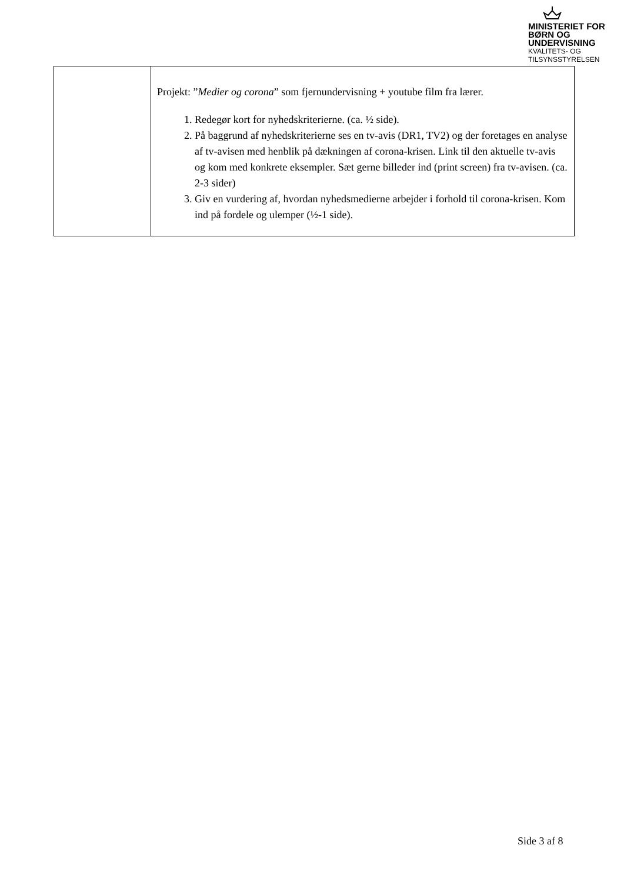MINISTERIET FOR
BØRN OG
UNDERVISNING
KVALITETS- OG
TILSYNSSTYRELSEN
| | Projekt: ” Medier og corona ” som fjernundervisning + youtube film fra lærer. 1. Redegør kort for nyhedskriterierne. (ca. ½ side). 2. På baggrund af nyhedskriterierne ses en tv-avis (DR1, TV2) og der foretages en analyse af tv-avisen med henblik på dækningen af corona-krisen. Link til den aktuelle tv-avis og kom med konkrete eksempler. Sæt gerne billeder ind (print screen) fra tv-avisen. (ca. 2-3 sider) 3. Giv en vurdering af, hvordan nyhedsmedierne arbejder i forhold til corona-krisen. Kom ind på fordele og ulemper (½-1 side). |
Side 3 af 8